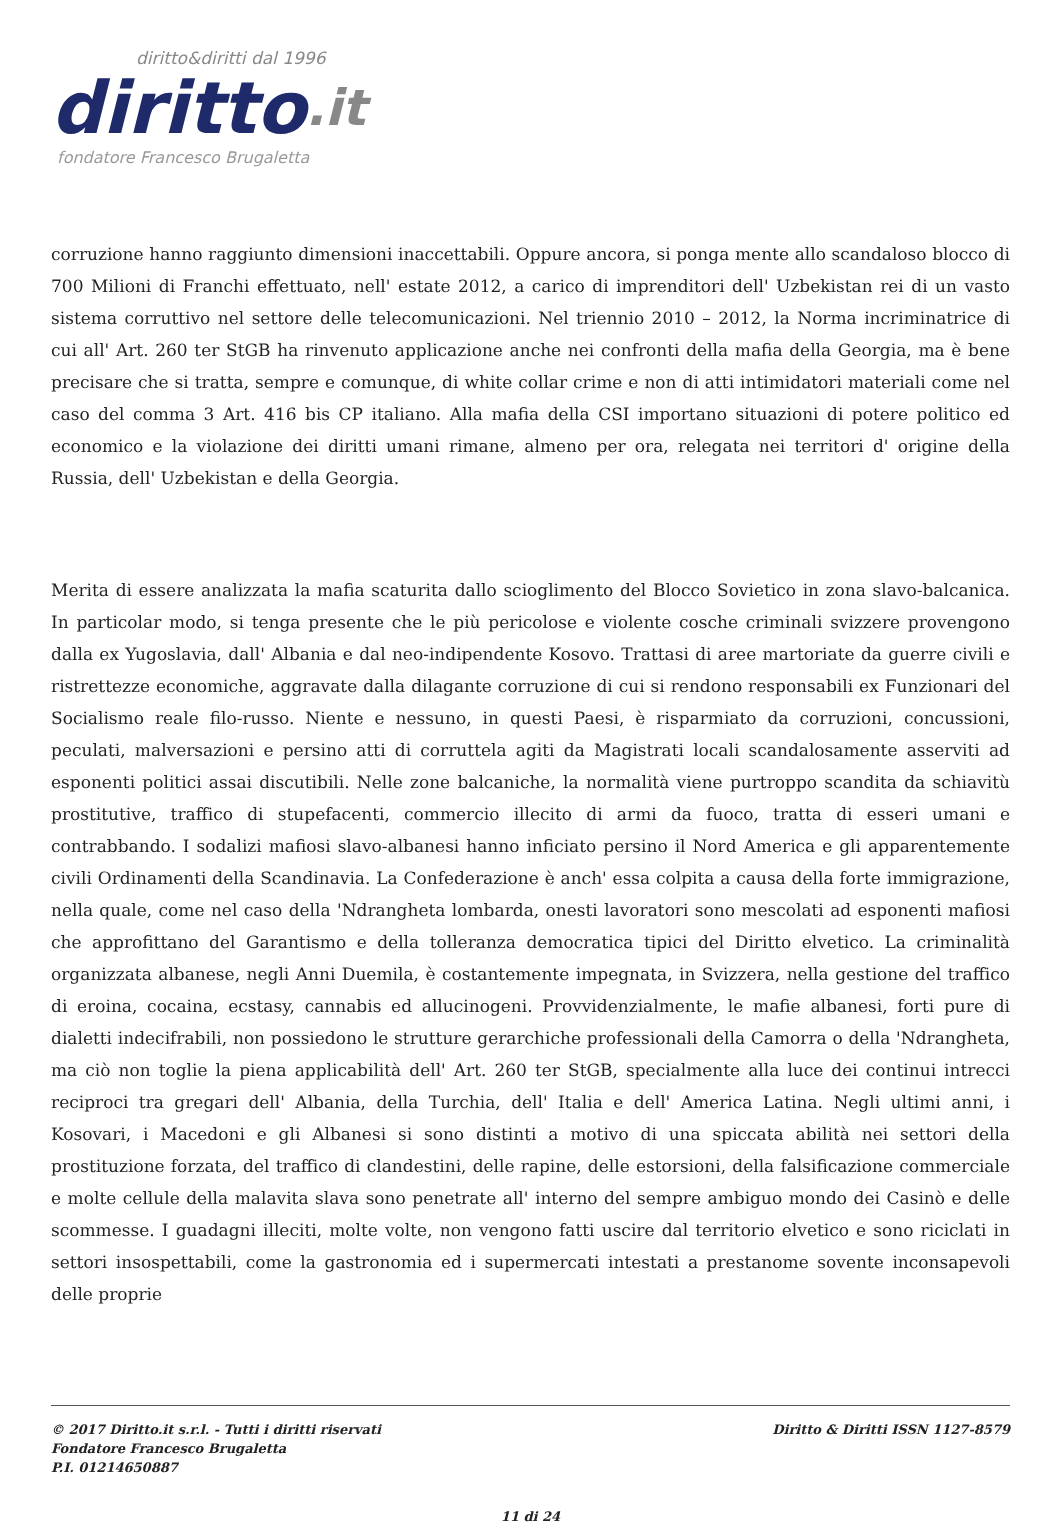diritto&diritti dal 1996
diritto.it
fondatore Francesco Brugaletta
corruzione hanno raggiunto dimensioni inaccettabili. Oppure ancora, si ponga mente allo scandaloso blocco di 700 Milioni di Franchi effettuato, nell' estate 2012, a carico di imprenditori dell' Uzbekistan rei di un vasto sistema corruttivo nel settore delle telecomunicazioni. Nel triennio 2010 – 2012, la Norma incriminatrice di cui all' Art. 260 ter StGB ha rinvenuto applicazione anche nei confronti della mafia della Georgia, ma è bene precisare che si tratta, sempre e comunque, di white collar crime e non di atti intimidatori materiali come nel caso del comma 3 Art. 416 bis CP italiano. Alla mafia della CSI importano situazioni di potere politico ed economico e la violazione dei diritti umani rimane, almeno per ora, relegata nei territori d' origine della Russia, dell' Uzbekistan e della Georgia.
Merita di essere analizzata la mafia scaturita dallo scioglimento del Blocco Sovietico in zona slavo-balcanica. In particolar modo, si tenga presente che le più pericolose e violente cosche criminali svizzere provengono dalla ex Yugoslavia, dall' Albania e dal neo-indipendente Kosovo. Trattasi di aree martoriate da guerre civili e ristrettezze economiche, aggravate dalla dilagante corruzione di cui si rendono responsabili ex Funzionari del Socialismo reale filo-russo. Niente e nessuno, in questi Paesi, è risparmiato da corruzioni, concussioni, peculati, malversazioni e persino atti di corruttela agiti da Magistrati locali scandalosamente asserviti ad esponenti politici assai discutibili. Nelle zone balcaniche, la normalità viene purtroppo scandita da schiavitù prostitutive, traffico di stupefacenti, commercio illecito di armi da fuoco, tratta di esseri umani e contrabbando. I sodalizi mafiosi slavo-albanesi hanno inficiato persino il Nord America e gli apparentemente civili Ordinamenti della Scandinavia. La Confederazione è anch' essa colpita a causa della forte immigrazione, nella quale, come nel caso della 'Ndrangheta lombarda, onesti lavoratori sono mescolati ad esponenti mafiosi che approfittano del Garantismo e della tolleranza democratica tipici del Diritto elvetico. La criminalità organizzata albanese, negli Anni Duemila, è costantemente impegnata, in Svizzera, nella gestione del traffico di eroina, cocaina, ecstasy, cannabis ed allucinogeni. Provvidenzialmente, le mafie albanesi, forti pure di dialetti indecifrabili, non possiedono le strutture gerarchiche professionali della Camorra o della 'Ndrangheta, ma ciò non toglie la piena applicabilità dell' Art. 260 ter StGB, specialmente alla luce dei continui intrecci reciproci tra gregari dell' Albania, della Turchia, dell' Italia e dell' America Latina. Negli ultimi anni, i Kosovari, i Macedoni e gli Albanesi si sono distinti a motivo di una spiccata abilità nei settori della prostituzione forzata, del traffico di clandestini, delle rapine, delle estorsioni, della falsificazione commerciale e molte cellule della malavita slava sono penetrate all' interno del sempre ambiguo mondo dei Casinò e delle scommesse. I guadagni illeciti, molte volte, non vengono fatti uscire dal territorio elvetico e sono riciclati in settori insospettabili, come la gastronomia ed i supermercati intestati a prestanome sovente inconsapevoli delle proprie
© 2017 Diritto.it s.r.l. - Tutti i diritti riservati
Fondatore Francesco Brugaletta
P.I. 01214650887
Diritto & Diritti ISSN 1127-8579
11 di 24